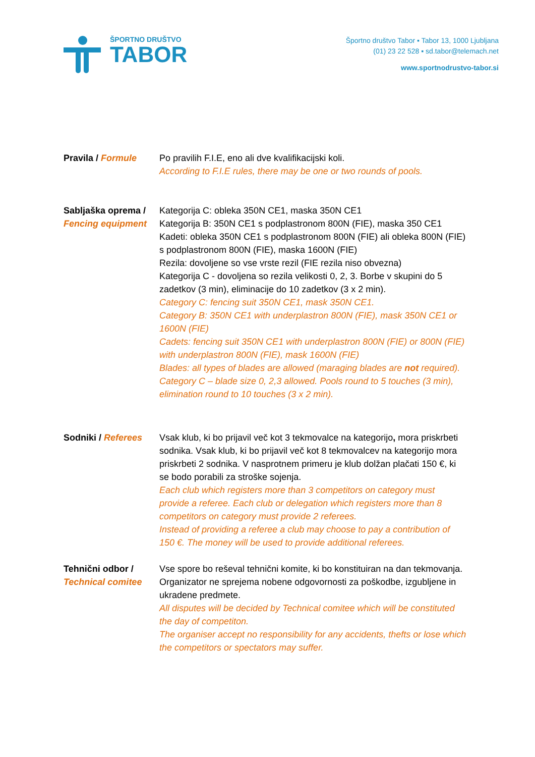ŠPORTNO DRUŠTVO
TABOR
Športno društvo Tabor ▪ Tabor 13, 1000 Ljubljana
(01) 23 22 528 ▪ sd.tabor@telemach.net
www.sportnodrustvo-tabor.si
Pravila / Formule Po pravilih F.I.E, eno ali dve kvalifikacijski koli.
According to F.I.E rules, there may be one or two rounds of pools.
Sabljaška oprema / Fencing equipment
Kategorija C: obleka 350N CE1, maska 350N CE1
Kategorija B: 350N CE1 s podplastronom 800N (FIE), maska 350 CE1
Kadeti: obleka 350N CE1 s podplastronom 800N (FIE) ali obleka 800N (FIE) s podplastronom 800N (FIE), maska 1600N (FIE)
Rezila: dovoljene so vse vrste rezil (FIE rezila niso obvezna)
Kategorija C - dovoljena so rezila velikosti 0, 2, 3. Borbe v skupini do 5 zadetkov (3 min), eliminacije do 10 zadetkov (3 x 2 min).
Category C: fencing suit 350N CE1, mask 350N CE1.
Category B: 350N CE1 with underplastron 800N (FIE), mask 350N CE1 or 1600N (FIE)
Cadets: fencing suit 350N CE1 with underplastron 800N (FIE) or 800N (FIE) with underplastron 800N (FIE), mask 1600N (FIE)
Blades: all types of blades are allowed (maraging blades are not required).
Category C – blade size 0, 2,3 allowed. Pools round to 5 touches (3 min), elimination round to 10 touches (3 x 2 min).
Sodniki / Referees
Vsak klub, ki bo prijavil več kot 3 tekmovalce na kategorijo, mora priskrbeti sodnika. Vsak klub, ki bo prijavil več kot 8 tekmovalcev na kategorijo mora priskrbeti 2 sodnika. V nasprotnem primeru je klub dolžan plačati 150 €, ki se bodo porabili za stroške sojenja.
Each club which registers more than 3 competitors on category must provide a referee. Each club or delegation which registers more than 8 competitors on category must provide 2 referees.
Instead of providing a referee a club may choose to pay a contribution of 150 €. The money will be used to provide additional referees.
Tehnični odbor / Technical comitee
Vse spore bo reševal tehnični komite, ki bo konstituiran na dan tekmovanja.
Organizator ne sprejema nobene odgovornosti za poškodbe, izgubljene in ukradene predmete.
All disputes will be decided by Technical comitee which will be constituted the day of competiton.
The organiser accept no responsibility for any accidents, thefts or lose which the competitors or spectators may suffer.